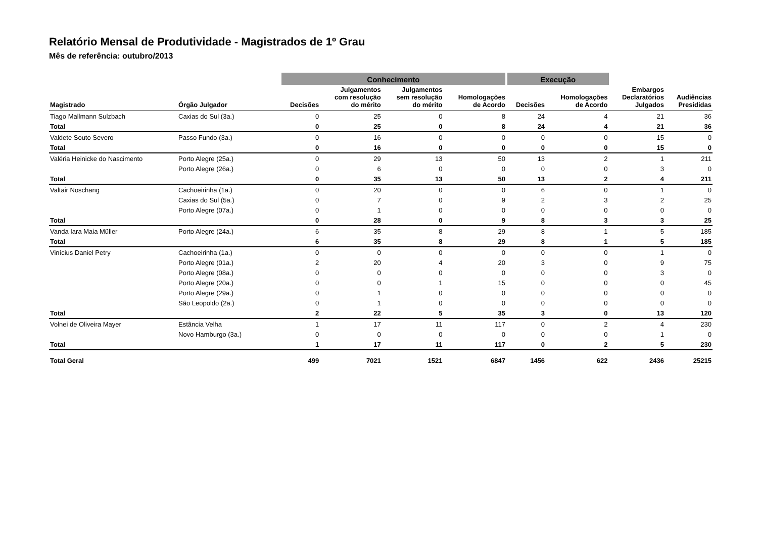Relatório Mensal de Produtividade - Magistrados de 1º Grau
Mês de referência: outubro/2013
| | | Conhecimento | | | | Execução | | | |
| --- | --- | --- | --- | --- | --- | --- | --- | --- | --- |
| Magistrado | Órgão Julgador | Decisões | Julgamentos com resolução do mérito | Julgamentos sem resolução do mérito | Homologações de Acordo | Decisões | Homologações de Acordo | Embargos Declaratórios Julgados | Audiências Presididas |
| Tiago Mallmann Sulzbach | Caxias do Sul (3a.) | 0 | 25 | 0 | 8 | 24 | 4 | 21 | 36 |
| Total | | 0 | 25 | 0 | 8 | 24 | 4 | 21 | 36 |
| Valdete Souto Severo | Passo Fundo (3a.) | 0 | 16 | 0 | 0 | 0 | 0 | 15 | 0 |
| Total | | 0 | 16 | 0 | 0 | 0 | 0 | 15 | 0 |
| Valéria Heinicke do Nascimento | Porto Alegre (25a.) | 0 | 29 | 13 | 50 | 13 | 2 | 1 | 211 |
| | Porto Alegre (26a.) | 0 | 6 | 0 | 0 | 0 | 0 | 3 | 0 |
| Total | | 0 | 35 | 13 | 50 | 13 | 2 | 4 | 211 |
| Valtair Noschang | Cachoeirinha (1a.) | 0 | 20 | 0 | 0 | 6 | 0 | 1 | 0 |
| | Caxias do Sul (5a.) | 0 | 7 | 0 | 9 | 2 | 3 | 2 | 25 |
| | Porto Alegre (07a.) | 0 | 1 | 0 | 0 | 0 | 0 | 0 | 0 |
| Total | | 0 | 28 | 0 | 9 | 8 | 3 | 3 | 25 |
| Vanda Iara Maia Müller | Porto Alegre (24a.) | 6 | 35 | 8 | 29 | 8 | 1 | 5 | 185 |
| Total | | 6 | 35 | 8 | 29 | 8 | 1 | 5 | 185 |
| Vinícius Daniel Petry | Cachoeirinha (1a.) | 0 | 0 | 0 | 0 | 0 | 0 | 1 | 0 |
| | Porto Alegre (01a.) | 2 | 20 | 4 | 20 | 3 | 0 | 9 | 75 |
| | Porto Alegre (08a.) | 0 | 0 | 0 | 0 | 0 | 0 | 3 | 0 |
| | Porto Alegre (20a.) | 0 | 0 | 1 | 15 | 0 | 0 | 0 | 45 |
| | Porto Alegre (29a.) | 0 | 1 | 0 | 0 | 0 | 0 | 0 | 0 |
| | São Leopoldo (2a.) | 0 | 1 | 0 | 0 | 0 | 0 | 0 | 0 |
| Total | | 2 | 22 | 5 | 35 | 3 | 0 | 13 | 120 |
| Volnei de Oliveira Mayer | Estância Velha | 1 | 17 | 11 | 117 | 0 | 2 | 4 | 230 |
| | Novo Hamburgo (3a.) | 0 | 0 | 0 | 0 | 0 | 0 | 1 | 0 |
| Total | | 1 | 17 | 11 | 117 | 0 | 2 | 5 | 230 |
| Total Geral | | 499 | 7021 | 1521 | 6847 | 1456 | 622 | 2436 | 25215 |